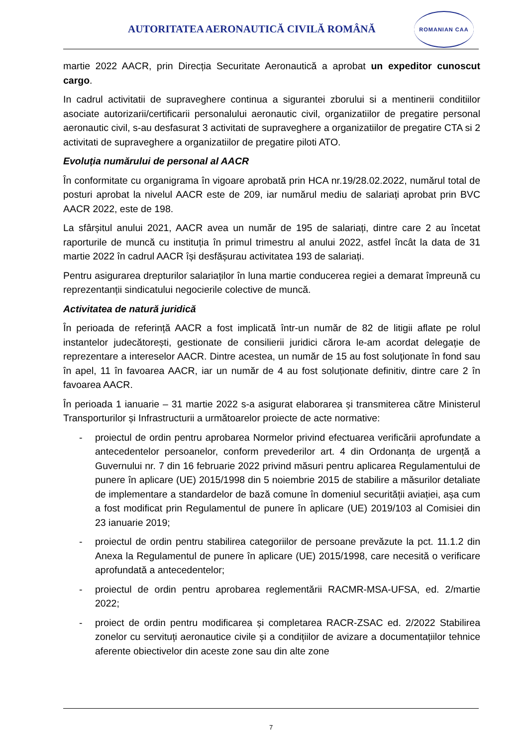AUTORITATEA AERONAUTICĂ CIVILĂ ROMÂNĂ
ROMANIAN CAA
martie 2022 AACR, prin Direcția Securitate Aeronautică a aprobat un expeditor cunoscut cargo.
In cadrul activitatii de supraveghere continua a sigurantei zborului si a mentinerii conditiilor asociate autorizarii/certificarii personalului aeronautic civil, organizatiilor de pregatire personal aeronautic civil, s-au desfasurat 3 activitati de supraveghere a organizatiilor de pregatire CTA si 2 activitati de supraveghere a organizatiilor de pregatire piloti ATO.
Evoluția numărului de personal al AACR
În conformitate cu organigrama în vigoare aprobată prin HCA nr.19/28.02.2022, numărul total de posturi aprobat la nivelul AACR este de 209, iar numărul mediu de salariați aprobat prin BVC AACR 2022, este de 198.
La sfârșitul anului 2021, AACR avea un număr de 195 de salariați, dintre care 2 au încetat raporturile de muncă cu instituția în primul trimestru al anului 2022, astfel încât la data de 31 martie 2022 în cadrul AACR își desfășurau activitatea 193 de salariați.
Pentru asigurarea drepturilor salariaților în luna martie conducerea regiei a demarat împreună cu reprezentanții sindicatului negocierile colective de muncă.
Activitatea de natură juridică
În perioada de referință AACR a fost implicată într-un număr de 82 de litigii aflate pe rolul instantelor judecătorești, gestionate de consilierii juridici cărora le-am acordat delegație de reprezentare a intereselor AACR. Dintre acestea, un număr de 15 au fost soluţionate în fond sau în apel, 11 în favoarea AACR, iar un număr de 4 au fost soluționate definitiv, dintre care 2 în favoarea AACR.
În perioada 1 ianuarie – 31 martie 2022 s-a asigurat elaborarea și transmiterea către Ministerul Transporturilor și Infrastructurii a următoarelor proiecte de acte normative:
- proiectul de ordin pentru aprobarea Normelor privind efectuarea verificării aprofundate a antecedentelor persoanelor, conform prevederilor art. 4 din Ordonanța de urgență a Guvernului nr. 7 din 16 februarie 2022 privind măsuri pentru aplicarea Regulamentului de punere în aplicare (UE) 2015/1998 din 5 noiembrie 2015 de stabilire a măsurilor detaliate de implementare a standardelor de bază comune în domeniul securității aviației, așa cum a fost modificat prin Regulamentul de punere în aplicare (UE) 2019/103 al Comisiei din 23 ianuarie 2019;
- proiectul de ordin pentru stabilirea categoriilor de persoane prevăzute la pct. 11.1.2 din Anexa la Regulamentul de punere în aplicare (UE) 2015/1998, care necesită o verificare aprofundată a antecedentelor;
- proiectul de ordin pentru aprobarea reglementării RACMR-MSA-UFSA, ed. 2/martie 2022;
- proiect de ordin pentru modificarea și completarea RACR-ZSAC ed. 2/2022 Stabilirea zonelor cu servituți aeronautice civile și a condițiilor de avizare a documentațiilor tehnice aferente obiectivelor din aceste zone sau din alte zone
7